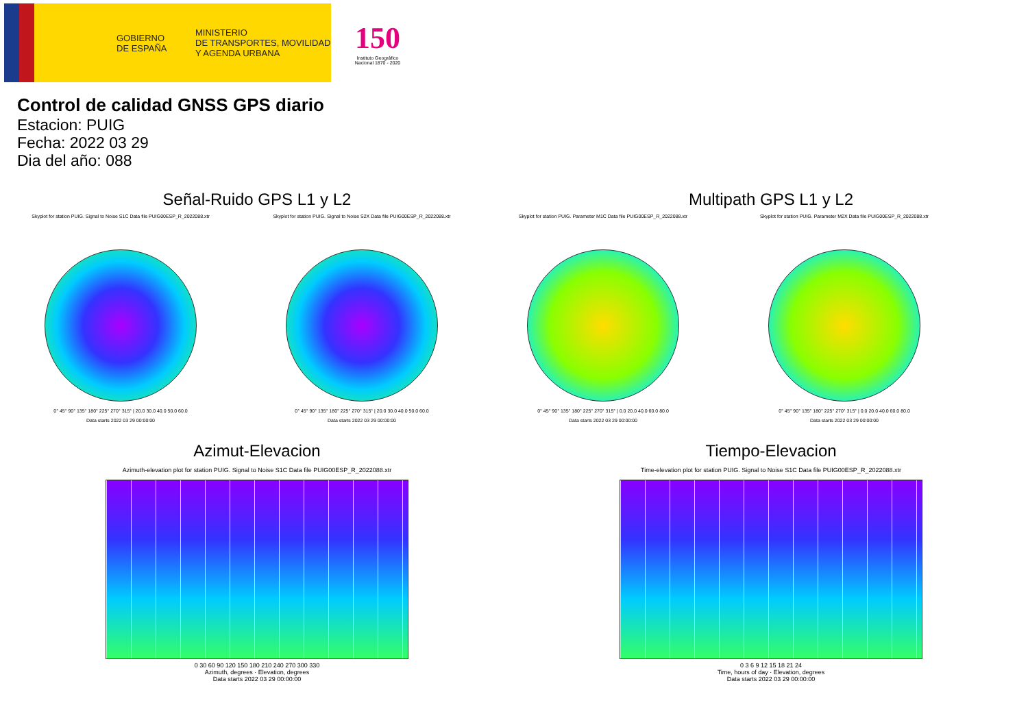GOBIERNO
DE ESPAÑA
MINISTERIO
DE TRANSPORTES, MOVILIDAD
Y AGENDA URBANA
150
Instituto Geográfico Nacional 1870 - 2020
Control de calidad GNSS GPS diario
Estacion: PUIG
Fecha: 2022 03 29
Dia del año: 088
Señal-Ruido GPS L1 y L2 Multipath GPS L1 y L2
Skyplot for station PUIG. Signal to Noise S1C Data file PUIG00ESP_R_2022088.xtr
0° 45° 90° 135° 180° 225° 270° 315° | 20.0 30.0 40.0 50.0 60.0
Data starts 2022 03 29 00:00:00
Skyplot for station PUIG. Signal to Noise S2X Data file PUIG00ESP_R_2022088.xtr
0° 45° 90° 135° 180° 225° 270° 315° | 20.0 30.0 40.0 50.0 60.0
Data starts 2022 03 29 00:00:00
Skyplot for station PUIG. Parameter M1C Data file PUIG00ESP_R_2022088.xtr
0° 45° 90° 135° 180° 225° 270° 315° | 0.0 20.0 40.0 60.0 80.0
Data starts 2022 03 29 00:00:00
Skyplot for station PUIG. Parameter M2X Data file PUIG00ESP_R_2022088.xtr
0° 45° 90° 135° 180° 225° 270° 315° | 0.0 20.0 40.0 60.0 80.0
Data starts 2022 03 29 00:00:00
Azimut-Elevacion Tiempo-Elevacion
Azimuth-elevation plot for station PUIG. Signal to Noise S1C Data file PUIG00ESP_R_2022088.xtr
0 30 60 90 120 150 180 210 240 270 300 330
Azimuth, degrees · Elevation, degrees
Data starts 2022 03 29 00:00:00
Time-elevation plot for station PUIG. Signal to Noise S1C Data file PUIG00ESP_R_2022088.xtr
0 3 6 9 12 15 18 21 24
Time, hours of day · Elevation, degrees
Data starts 2022 03 29 00:00:00